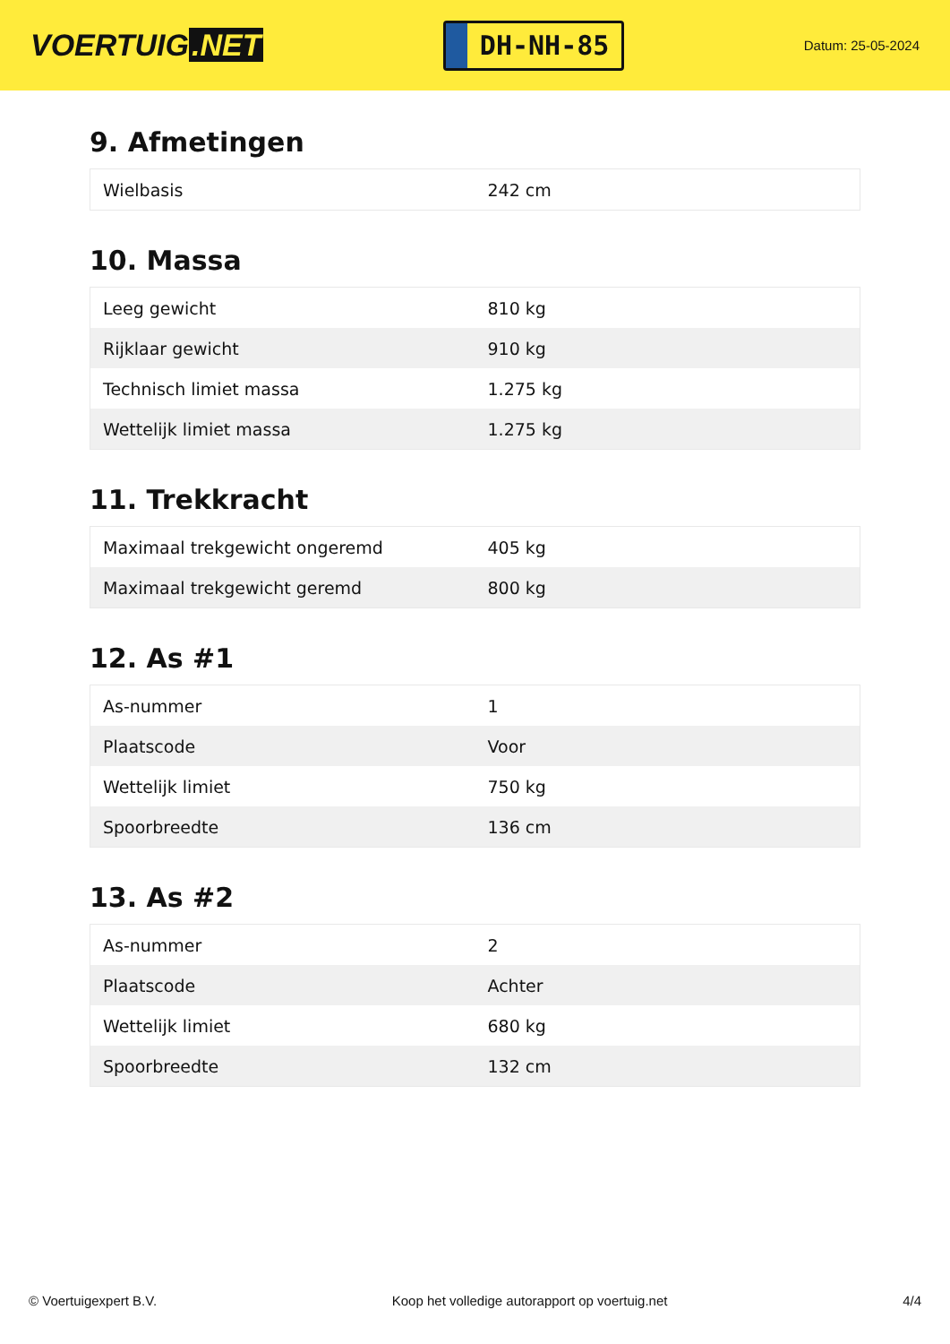VOERTUIG.NET
DH-NH-85
Datum: 25-05-2024
9. Afmetingen
| Wielbasis | 242 cm |
10. Massa
| Leeg gewicht | 810 kg |
| Rijklaar gewicht | 910 kg |
| Technisch limiet massa | 1.275 kg |
| Wettelijk limiet massa | 1.275 kg |
11. Trekkracht
| Maximaal trekgewicht ongeremd | 405 kg |
| Maximaal trekgewicht geremd | 800 kg |
12. As #1
| As-nummer | 1 |
| Plaatscode | Voor |
| Wettelijk limiet | 750 kg |
| Spoorbreedte | 136 cm |
13. As #2
| As-nummer | 2 |
| Plaatscode | Achter |
| Wettelijk limiet | 680 kg |
| Spoorbreedte | 132 cm |
© Voertuigexpert B.V. Koop het volledige autorapport op voertuig.net 4/4